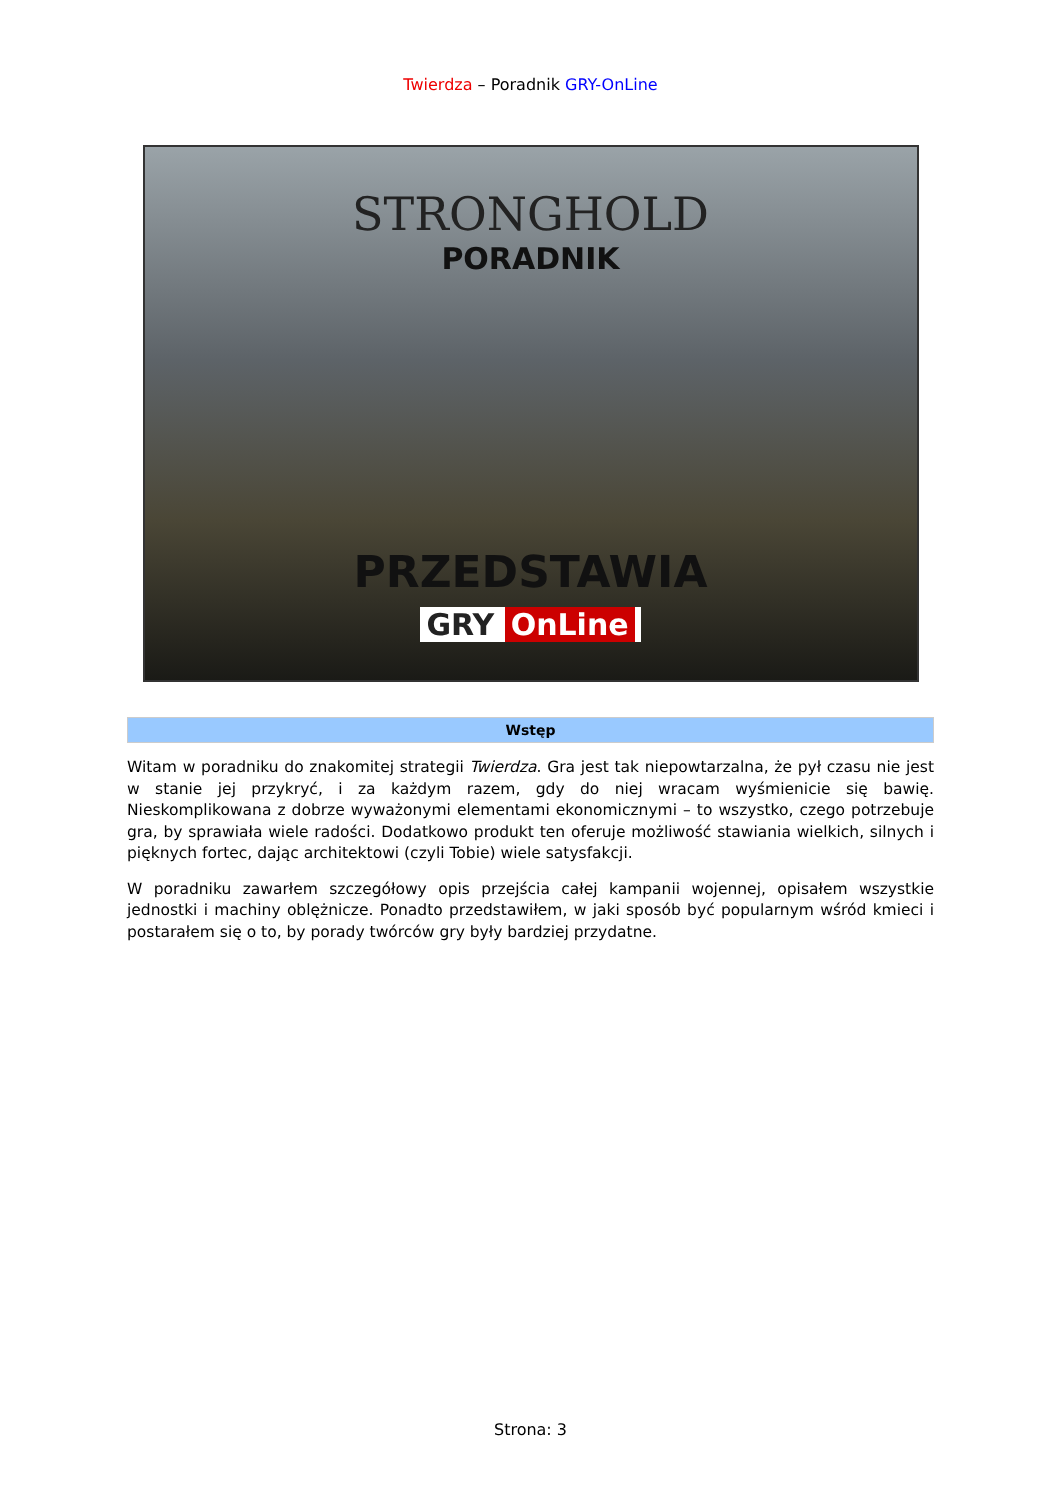Twierdza – Poradnik GRY-OnLine
STRONGHOLD
PORADNIK
PRZEDSTAWIA
GRY OnLine
Wstęp
Witam w poradniku do znakomitej strategii Twierdza. Gra jest tak niepowtarzalna, że pył czasu nie jest w stanie jej przykryć, i za każdym razem, gdy do niej wracam wyśmienicie się bawię. Nieskomplikowana z dobrze wyważonymi elementami ekonomicznymi – to wszystko, czego potrzebuje gra, by sprawiała wiele radości. Dodatkowo produkt ten oferuje możliwość stawiania wielkich, silnych i pięknych fortec, dając architektowi (czyli Tobie) wiele satysfakcji.
W poradniku zawarłem szczegółowy opis przejścia całej kampanii wojennej, opisałem wszystkie jednostki i machiny oblężnicze. Ponadto przedstawiłem, w jaki sposób być popularnym wśród kmieci i postarałem się o to, by porady twórców gry były bardziej przydatne.
Strona: 3